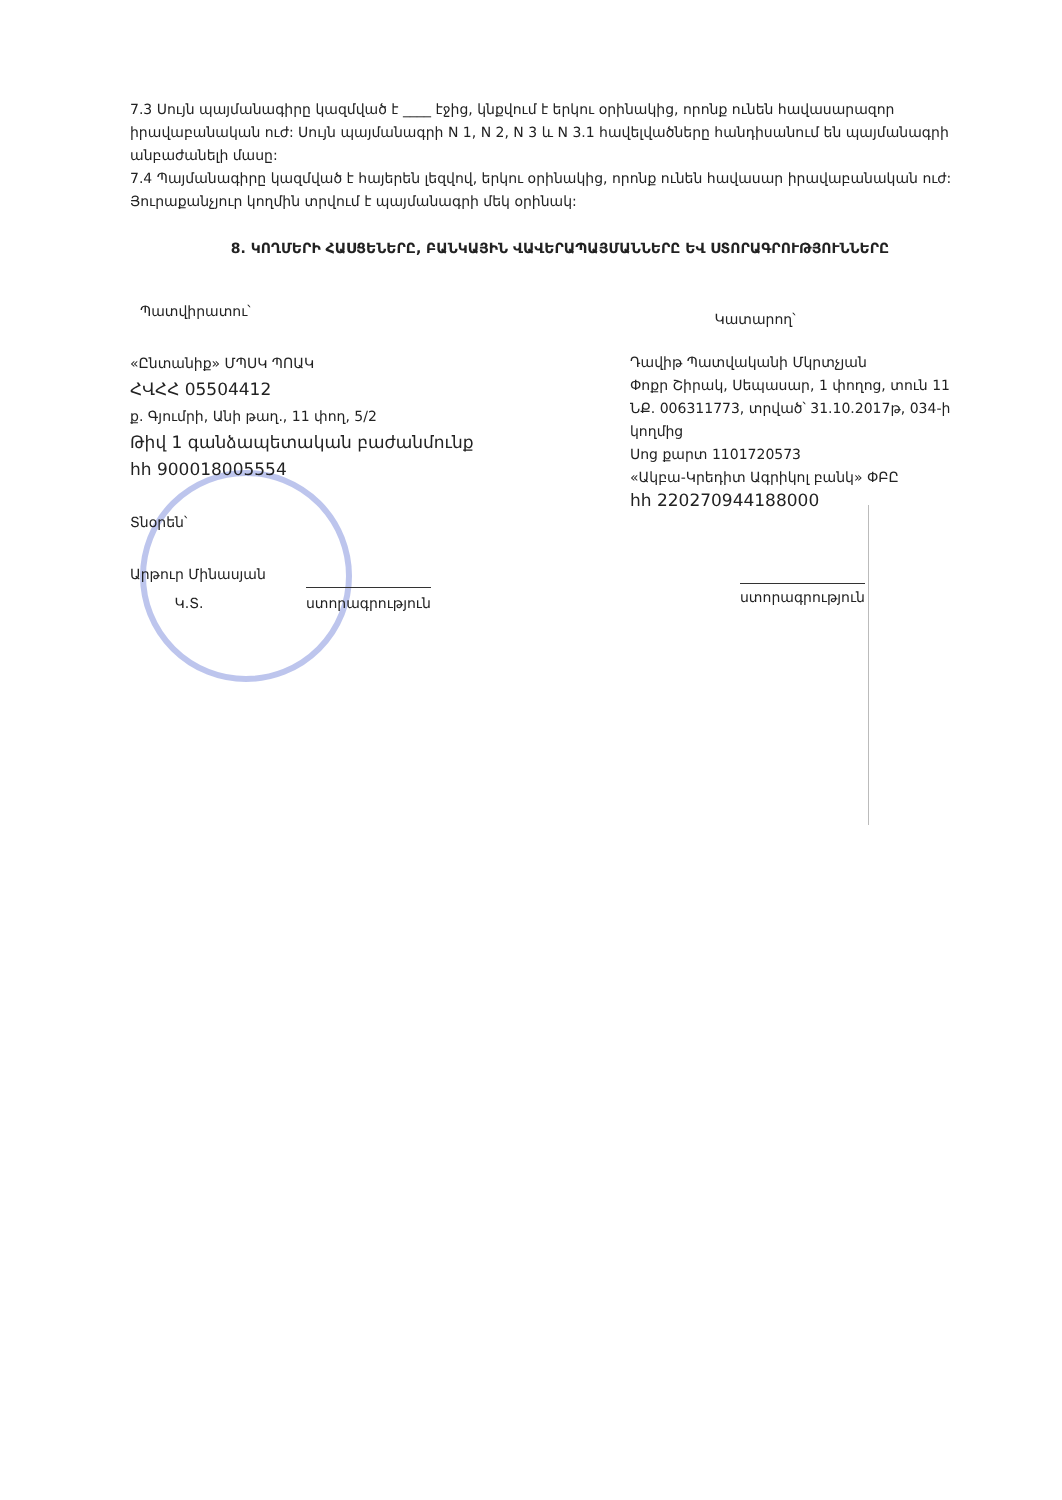7.3 Սույն պայմանագիրը կազմված է ____ էջից, կնքվում է երկու օրինակից, որոնք ունեն հավասարազոր իրավաբանական ուժ: Սույն պայմանագրի N 1, N 2, N 3 և N 3.1 հավելվածները հանդիսանում են պայմանագրի անբաժանելի մասը:
7.4 Պայմանագիրը կազմված է հայերեն լեզվով, երկու օրինակից, որոնք ունեն հավասար իրավաբանական ուժ: Յուրաքանչյուր կողմին տրվում է պայմանագրի մեկ օրինակ:
8. ԿՈՂՄԵՐԻ ՀԱՍՑԵՆԵՐԸ, ԲԱՆԿԱՅԻՆ ՎԱՎԵՐԱՊԱՅՄԱՆՆԵՐԸ ԵՎ ՍՏՈՐԱԳՐՈՒԹՅՈՒՆՆԵՐԸ
Պատվիրատու՝
«Ընտանիք» ՄՊՍԿ ՊՈԱԿ
ՀՎՀՀ 05504412
ք. Գյումրի, Անի թաղ., 11 փող, 5/2
Թիվ 1 գանձապետական բաժանմունք
հh 900018005554
Տնօրեն՝
Արթուր Մինասյան
Կ.Տ. ստորագրություն
Կատարող՝
Դավիթ Պատվականի Մկրտչյան
Փոքր Շիրակ, Սեպասար, 1 փողոց, տուն 11
ՆՔ. 006311773, տրված՝ 31.10.2017թ, 034-ի կողմից
Սոց քարտ 1101720573
«Ակբա-Կրեդիտ Ագրիկոլ բանկ» ՓԲԸ
հh 220270944188000
ստորագրություն